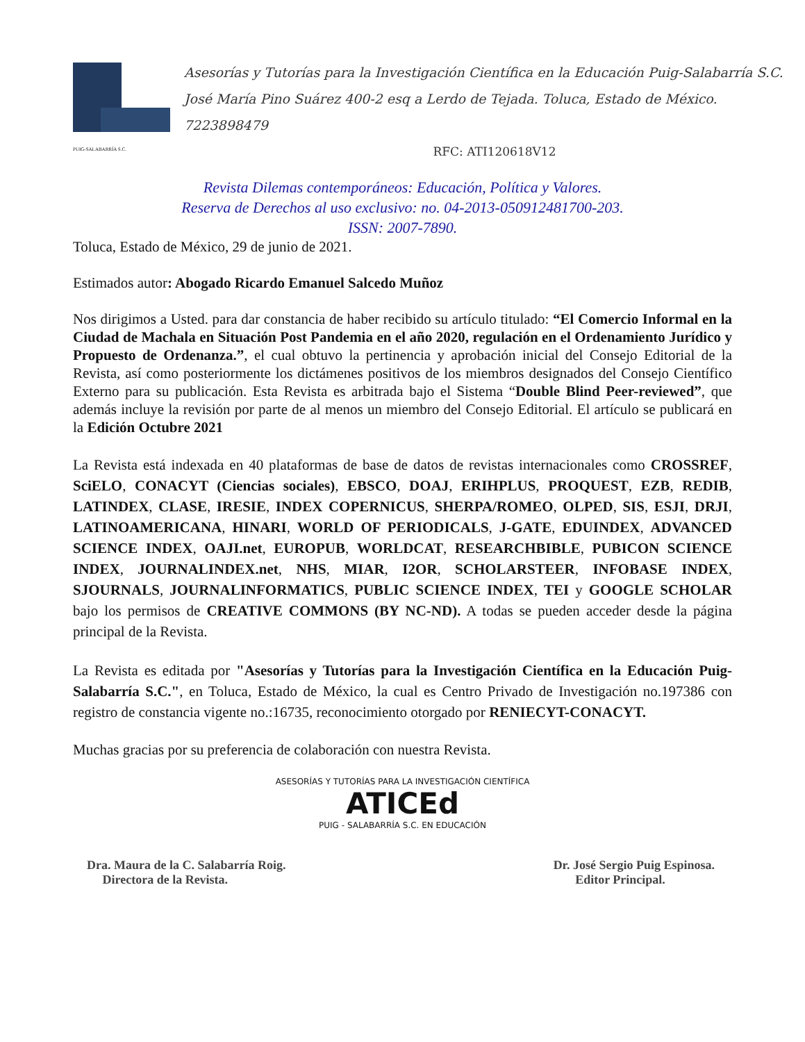PUIG-SALABARRÍA S.C.
Asesorías y Tutorías para la Investigación Científica en la Educación Puig-Salabarría S.C.
José María Pino Suárez 400-2 esq a Lerdo de Tejada. Toluca, Estado de México. 7223898479
RFC: ATI120618V12
Revista Dilemas contemporáneos: Educación, Política y Valores.
Reserva de Derechos al uso exclusivo: no. 04-2013-050912481700-203.
ISSN: 2007-7890.
Toluca, Estado de México, 29 de junio de 2021.
Estimados autor: Abogado Ricardo Emanuel Salcedo Muñoz
Nos dirigimos a Usted. para dar constancia de haber recibido su artículo titulado: “El Comercio Informal en la Ciudad de Machala en Situación Post Pandemia en el año 2020, regulación en el Ordenamiento Jurídico y Propuesto de Ordenanza.”, el cual obtuvo la pertinencia y aprobación inicial del Consejo Editorial de la Revista, así como posteriormente los dictámenes positivos de los miembros designados del Consejo Científico Externo para su publicación. Esta Revista es arbitrada bajo el Sistema “Double Blind Peer-reviewed”, que además incluye la revisión por parte de al menos un miembro del Consejo Editorial. El artículo se publicará en la Edición Octubre 2021
La Revista está indexada en 40 plataformas de base de datos de revistas internacionales como CROSSREF, SciELO, CONACYT (Ciencias sociales), EBSCO, DOAJ, ERIHPLUS, PROQUEST, EZB, REDIB, LATINDEX, CLASE, IRESIE, INDEX COPERNICUS, SHERPA/ROMEO, OLPED, SIS, ESJI, DRJI, LATINOAMERICANA, HINARI, WORLD OF PERIODICALS, J-GATE, EDUINDEX, ADVANCED SCIENCE INDEX, OAJI.net, EUROPUB, WORLDCAT, RESEARCHBIBLE, PUBICON SCIENCE INDEX, JOURNALINDEX.net, NHS, MIAR, I2OR, SCHOLARSTEER, INFOBASE INDEX, SJOURNALS, JOURNALINFORMATICS, PUBLIC SCIENCE INDEX, TEI y GOOGLE SCHOLAR bajo los permisos de CREATIVE COMMONS (BY NC-ND). A todas se pueden acceder desde la página principal de la Revista.
La Revista es editada por "Asesorías y Tutorías para la Investigación Científica en la Educación Puig-Salabarría S.C.", en Toluca, Estado de México, la cual es Centro Privado de Investigación no.197386 con registro de constancia vigente no.:16735, reconocimiento otorgado por RENIECYT-CONACYT.
Muchas gracias por su preferencia de colaboración con nuestra Revista.
ASESORÍAS Y TUTORÍAS PARA LA INVESTIGACIÓN CIENTÍFICA
ATICEd
PUIG - SALABARRÍA S.C. EN EDUCACIÓN
Dra. Maura de la C. Salabarría Roig.
Directora de la Revista.
Dr. José Sergio Puig Espinosa.
Editor Principal.